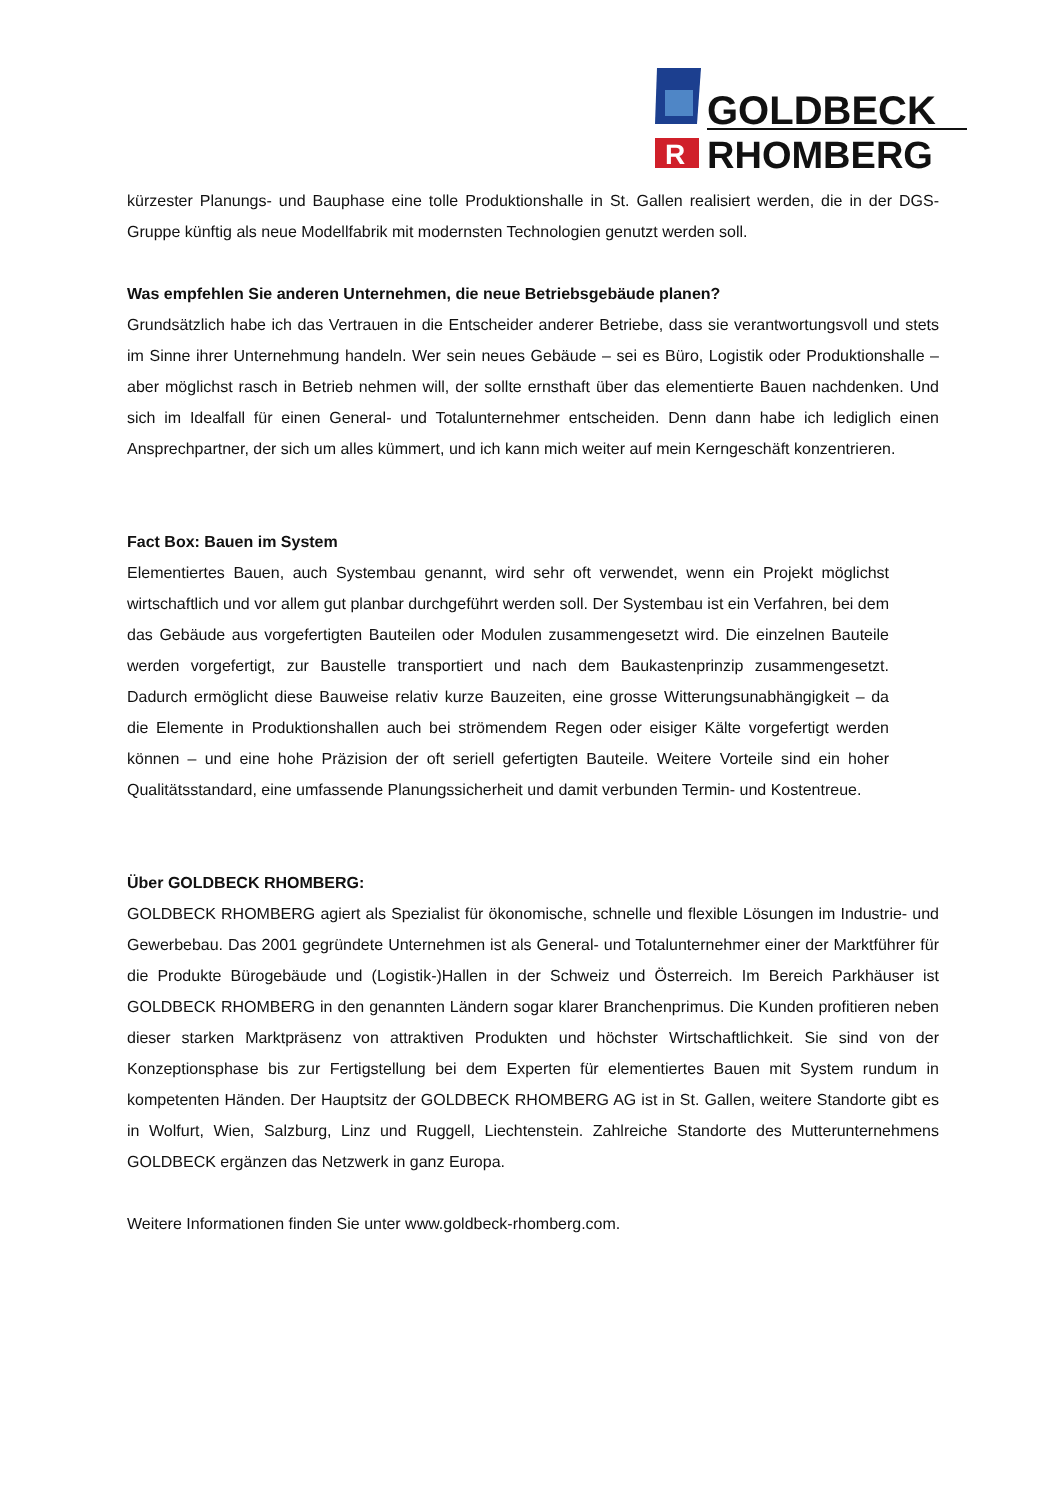GOLDBECK
R
RHOMBERG
kürzester Planungs- und Bauphase eine tolle Produktionshalle in St. Gallen realisiert werden, die in der DGS-Gruppe künftig als neue Modellfabrik mit modernsten Technologien genutzt werden soll.
Was empfehlen Sie anderen Unternehmen, die neue Betriebsgebäude planen?
Grundsätzlich habe ich das Vertrauen in die Entscheider anderer Betriebe, dass sie verantwortungsvoll und stets im Sinne ihrer Unternehmung handeln. Wer sein neues Gebäude – sei es Büro, Logistik oder Produktionshalle – aber möglichst rasch in Betrieb nehmen will, der sollte ernsthaft über das elementierte Bauen nachdenken. Und sich im Idealfall für einen General- und Totalunternehmer entscheiden. Denn dann habe ich lediglich einen Ansprechpartner, der sich um alles kümmert, und ich kann mich weiter auf mein Kerngeschäft konzentrieren.
Fact Box: Bauen im System
Elementiertes Bauen, auch Systembau genannt, wird sehr oft verwendet, wenn ein Projekt möglichst wirtschaftlich und vor allem gut planbar durchgeführt werden soll. Der Systembau ist ein Verfahren, bei dem das Gebäude aus vorgefertigten Bauteilen oder Modulen zusammengesetzt wird. Die einzelnen Bauteile werden vorgefertigt, zur Baustelle transportiert und nach dem Baukastenprinzip zusammengesetzt. Dadurch ermöglicht diese Bauweise relativ kurze Bauzeiten, eine grosse Witterungsunabhängigkeit – da die Elemente in Produktionshallen auch bei strömendem Regen oder eisiger Kälte vorgefertigt werden können – und eine hohe Präzision der oft seriell gefertigten Bauteile. Weitere Vorteile sind ein hoher Qualitätsstandard, eine umfassende Planungssicherheit und damit verbunden Termin- und Kostentreue.
Über GOLDBECK RHOMBERG:
GOLDBECK RHOMBERG agiert als Spezialist für ökonomische, schnelle und flexible Lösungen im Industrie- und Gewerbebau. Das 2001 gegründete Unternehmen ist als General- und Totalunternehmer einer der Marktführer für die Produkte Bürogebäude und (Logistik-)Hallen in der Schweiz und Österreich. Im Bereich Parkhäuser ist GOLDBECK RHOMBERG in den genannten Ländern sogar klarer Branchenprimus. Die Kunden profitieren neben dieser starken Marktpräsenz von attraktiven Produkten und höchster Wirtschaftlichkeit. Sie sind von der Konzeptionsphase bis zur Fertigstellung bei dem Experten für elementiertes Bauen mit System rundum in kompetenten Händen. Der Hauptsitz der GOLDBECK RHOMBERG AG ist in St. Gallen, weitere Standorte gibt es in Wolfurt, Wien, Salzburg, Linz und Ruggell, Liechtenstein. Zahlreiche Standorte des Mutterunternehmens GOLDBECK ergänzen das Netzwerk in ganz Europa.
Weitere Informationen finden Sie unter www.goldbeck-rhomberg.com.